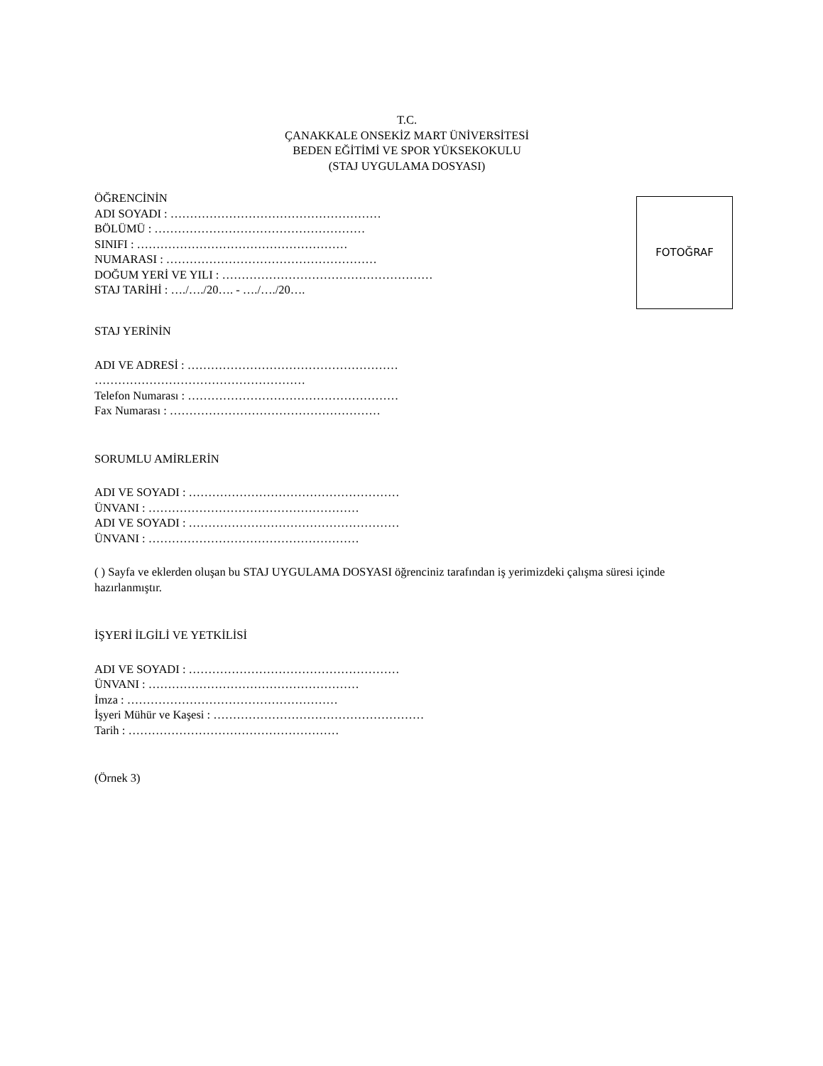T.C.
ÇANAKKALE ONSEKİZ MART ÜNİVERSİTESİ
BEDEN EĞİTİMİ VE SPOR YÜKSEKOKULU
(STAJ UYGULAMA DOSYASI)
ÖĞRENCİNİN
ADI SOYADI : ………………………………………………
BÖLÜMÜ : ………………………………………………
SINIFI : ………………………………………………
NUMARASI : ………………………………………………
DOĞUM YERİ VE YILI : ………………………………………………
STAJ TARİHİ : …./…./20…. - …./…./20….
FOTOĞRAF
STAJ YERİNİN
ADI VE ADRESİ : ………………………………………………
………………………………………………
Telefon Numarası : ………………………………………………
Fax Numarası : ………………………………………………
SORUMLU AMİRLERİN
ADI VE SOYADI : ………………………………………………
ÜNVANI : ………………………………………………
ADI VE SOYADI : ………………………………………………
ÜNVANI : ………………………………………………
( ) Sayfa ve eklerden oluşan bu STAJ UYGULAMA DOSYASI öğrenciniz tarafından iş yerimizdeki çalışma süresi içinde hazırlanmıştır.
İŞYERİ İLGİLİ VE YETKİLİSİ
ADI VE SOYADI : ………………………………………………
ÜNVANI : ………………………………………………
İmza : ………………………………………………
İşyeri Mühür ve Kaşesi : ………………………………………………
Tarih : ………………………………………………
(Örnek 3)